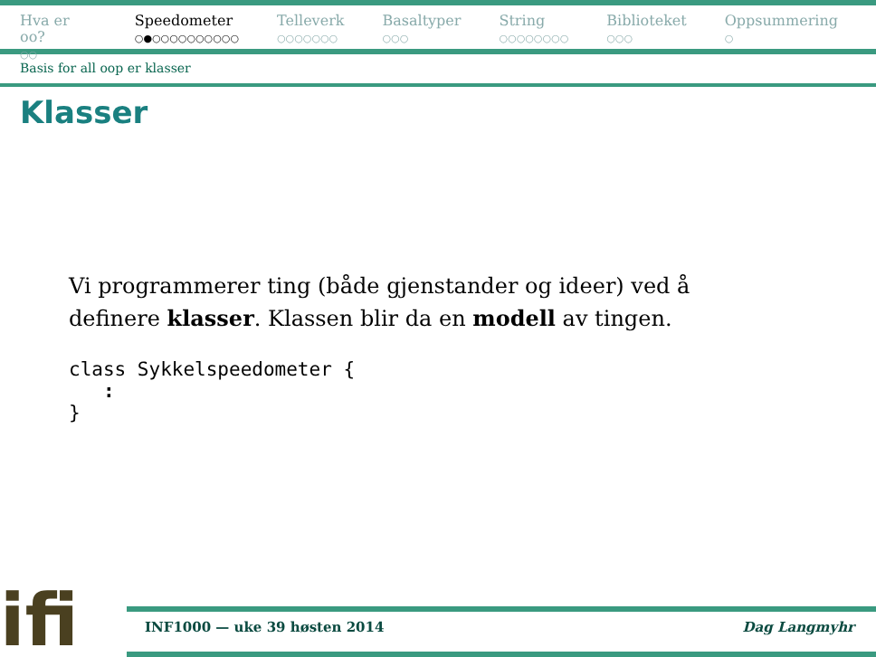Hva er oo?
○○
Speedometer
○●○○○○○○○○○○
Telleverk
○○○○○○○
Basaltyper
○○○
String
○○○○○○○○
Biblioteket
○○○
Oppsummering
○
Basis for all oop er klasser
Klasser
Vi programmerer ting (både gjenstander og ideer) ved å
definere klasser. Klassen blir da en modell av tingen.
class Sykkelspeedometer {
   :
}
ifi
INF1000 — uke 39 høsten 2014 Dag Langmyhr